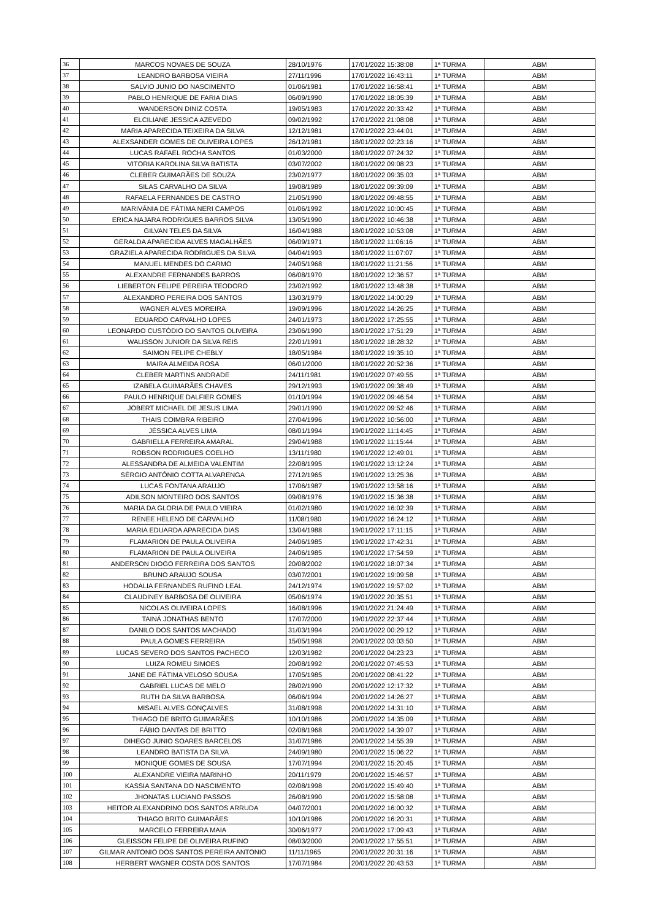| 36 | MARCOS NOVAES DE SOUZA | 28/10/1976 | 17/01/2022 15:38:08 | 1ª TURMA | ABM |
| 37 | LEANDRO BARBOSA VIEIRA | 27/11/1996 | 17/01/2022 16:43:11 | 1ª TURMA | ABM |
| 38 | SALVIO JUNIO DO NASCIMENTO | 01/06/1981 | 17/01/2022 16:58:41 | 1ª TURMA | ABM |
| 39 | PABLO HENRIQUE DE FARIA DIAS | 06/09/1990 | 17/01/2022 18:05:39 | 1ª TURMA | ABM |
| 40 | WANDERSON DINIZ COSTA | 19/05/1983 | 17/01/2022 20:33:42 | 1ª TURMA | ABM |
| 41 | ELCILIANE JESSICA AZEVEDO | 09/02/1992 | 17/01/2022 21:08:08 | 1ª TURMA | ABM |
| 42 | MARIA APARECIDA TEIXEIRA DA SILVA | 12/12/1981 | 17/01/2022 23:44:01 | 1ª TURMA | ABM |
| 43 | ALEXSANDER GOMES DE OLIVEIRA LOPES | 26/12/1981 | 18/01/2022 02:23:16 | 1ª TURMA | ABM |
| 44 | LUCAS RAFAEL ROCHA SANTOS | 01/03/2000 | 18/01/2022 07:24:32 | 1ª TURMA | ABM |
| 45 | VITORIA KAROLINA SILVA BATISTA | 03/07/2002 | 18/01/2022 09:08:23 | 1ª TURMA | ABM |
| 46 | CLEBER GUIMARÃES DE SOUZA | 23/02/1977 | 18/01/2022 09:35:03 | 1ª TURMA | ABM |
| 47 | SILAS CARVALHO DA SILVA | 19/08/1989 | 18/01/2022 09:39:09 | 1ª TURMA | ABM |
| 48 | RAFAELA FERNANDES DE CASTRO | 21/05/1990 | 18/01/2022 09:48:55 | 1ª TURMA | ABM |
| 49 | MARIVÂNIA DE FÁTIMA NERI CAMPOS | 01/06/1992 | 18/01/2022 10:00:45 | 1ª TURMA | ABM |
| 50 | ERICA NAJARA RODRIGUES BARROS SILVA | 13/05/1990 | 18/01/2022 10:46:38 | 1ª TURMA | ABM |
| 51 | GILVAN TELES DA SILVA | 16/04/1988 | 18/01/2022 10:53:08 | 1ª TURMA | ABM |
| 52 | GERALDA APARECIDA ALVES MAGALHÃES | 06/09/1971 | 18/01/2022 11:06:16 | 1ª TURMA | ABM |
| 53 | GRAZIELA APARECIDA RODRIGUES DA SILVA | 04/04/1993 | 18/01/2022 11:07:07 | 1ª TURMA | ABM |
| 54 | MANUEL MENDES DO CARMO | 24/05/1968 | 18/01/2022 11:21:56 | 1ª TURMA | ABM |
| 55 | ALEXANDRE FERNANDES BARROS | 06/08/1970 | 18/01/2022 12:36:57 | 1ª TURMA | ABM |
| 56 | LIEBERTON FELIPE PEREIRA TEODORO | 23/02/1992 | 18/01/2022 13:48:38 | 1ª TURMA | ABM |
| 57 | ALEXANDRO PEREIRA DOS SANTOS | 13/03/1979 | 18/01/2022 14:00:29 | 1ª TURMA | ABM |
| 58 | WAGNER ALVES MOREIRA | 19/09/1996 | 18/01/2022 14:26:25 | 1ª TURMA | ABM |
| 59 | EDUARDO CARVALHO LOPES | 24/01/1973 | 18/01/2022 17:25:55 | 1ª TURMA | ABM |
| 60 | LEONARDO CUSTÓDIO DO SANTOS OLIVEIRA | 23/06/1990 | 18/01/2022 17:51:29 | 1ª TURMA | ABM |
| 61 | WALISSON JUNIOR DA SILVA REIS | 22/01/1991 | 18/01/2022 18:28:32 | 1ª TURMA | ABM |
| 62 | SAIMON FELIPE CHEBLY | 18/05/1984 | 18/01/2022 19:35:10 | 1ª TURMA | ABM |
| 63 | MAIRA ALMEIDA ROSA | 06/01/2000 | 18/01/2022 20:52:36 | 1ª TURMA | ABM |
| 64 | CLEBER MARTINS ANDRADE | 24/11/1981 | 19/01/2022 07:49:55 | 1ª TURMA | ABM |
| 65 | IZABELA GUIMARÃES CHAVES | 29/12/1993 | 19/01/2022 09:38:49 | 1ª TURMA | ABM |
| 66 | PAULO HENRIQUE DALFIER GOMES | 01/10/1994 | 19/01/2022 09:46:54 | 1ª TURMA | ABM |
| 67 | JOBERT MICHAEL DE JESUS LIMA | 29/01/1990 | 19/01/2022 09:52:46 | 1ª TURMA | ABM |
| 68 | THAIS COIMBRA RIBEIRO | 27/04/1996 | 19/01/2022 10:56:00 | 1ª TURMA | ABM |
| 69 | JÉSSICA ALVES LIMA | 08/01/1994 | 19/01/2022 11:14:45 | 1ª TURMA | ABM |
| 70 | GABRIELLA FERREIRA AMARAL | 29/04/1988 | 19/01/2022 11:15:44 | 1ª TURMA | ABM |
| 71 | ROBSON RODRIGUES COELHO | 13/11/1980 | 19/01/2022 12:49:01 | 1ª TURMA | ABM |
| 72 | ALESSANDRA DE ALMEIDA VALENTIM | 22/08/1995 | 19/01/2022 13:12:24 | 1ª TURMA | ABM |
| 73 | SÉRGIO ANTÔNIO COTTA ALVARENGA | 27/12/1965 | 19/01/2022 13:25:36 | 1ª TURMA | ABM |
| 74 | LUCAS FONTANA ARAUJO | 17/06/1987 | 19/01/2022 13:58:16 | 1ª TURMA | ABM |
| 75 | ADILSON MONTEIRO DOS SANTOS | 09/08/1976 | 19/01/2022 15:36:38 | 1ª TURMA | ABM |
| 76 | MARIA DA GLORIA DE PAULO VIEIRA | 01/02/1980 | 19/01/2022 16:02:39 | 1ª TURMA | ABM |
| 77 | RENEE HELENO DE CARVALHO | 11/08/1980 | 19/01/2022 16:24:12 | 1ª TURMA | ABM |
| 78 | MARIA EDUARDA APARECIDA DIAS | 13/04/1988 | 19/01/2022 17:11:15 | 1ª TURMA | ABM |
| 79 | FLAMARION DE PAULA OLIVEIRA | 24/06/1985 | 19/01/2022 17:42:31 | 1ª TURMA | ABM |
| 80 | FLAMARION DE PAULA OLIVEIRA | 24/06/1985 | 19/01/2022 17:54:59 | 1ª TURMA | ABM |
| 81 | ANDERSON DIOGO FERREIRA DOS SANTOS | 20/08/2002 | 19/01/2022 18:07:34 | 1ª TURMA | ABM |
| 82 | BRUNO ARAUJO SOUSA | 03/07/2001 | 19/01/2022 19:09:58 | 1ª TURMA | ABM |
| 83 | HODALIA FERNANDES RUFINO LEAL | 24/12/1974 | 19/01/2022 19:57:02 | 1ª TURMA | ABM |
| 84 | CLAUDINEY BARBOSA DE OLIVEIRA | 05/06/1974 | 19/01/2022 20:35:51 | 1ª TURMA | ABM |
| 85 | NICOLAS OLIVEIRA LOPES | 16/08/1996 | 19/01/2022 21:24:49 | 1ª TURMA | ABM |
| 86 | TAINÁ JONATHAS BENTO | 17/07/2000 | 19/01/2022 22:37:44 | 1ª TURMA | ABM |
| 87 | DANILO DOS SANTOS MACHADO | 31/03/1994 | 20/01/2022 00:29:12 | 1ª TURMA | ABM |
| 88 | PAULA GOMES FERREIRA | 15/05/1998 | 20/01/2022 03:03:50 | 1ª TURMA | ABM |
| 89 | LUCAS SEVERO DOS SANTOS PACHECO | 12/03/1982 | 20/01/2022 04:23:23 | 1ª TURMA | ABM |
| 90 | LUIZA ROMEU SIMOES | 20/08/1992 | 20/01/2022 07:45:53 | 1ª TURMA | ABM |
| 91 | JANE DE FÁTIMA VELOSO SOUSA | 17/05/1985 | 20/01/2022 08:41:22 | 1ª TURMA | ABM |
| 92 | GABRIEL LUCAS DE MELO | 28/02/1990 | 20/01/2022 12:17:32 | 1ª TURMA | ABM |
| 93 | RUTH DA SILVA BARBOSA | 06/06/1994 | 20/01/2022 14:26:27 | 1ª TURMA | ABM |
| 94 | MISAEL ALVES GONÇALVES | 31/08/1998 | 20/01/2022 14:31:10 | 1ª TURMA | ABM |
| 95 | THIAGO DE BRITO GUIMARÃES | 10/10/1986 | 20/01/2022 14:35:09 | 1ª TURMA | ABM |
| 96 | FÁBIO DANTAS DE BRITTO | 02/08/1968 | 20/01/2022 14:39:07 | 1ª TURMA | ABM |
| 97 | DIHEGO JUNIO SOARES BARCELOS | 31/07/1986 | 20/01/2022 14:55:39 | 1ª TURMA | ABM |
| 98 | LEANDRO BATISTA DA SILVA | 24/09/1980 | 20/01/2022 15:06:22 | 1ª TURMA | ABM |
| 99 | MONIQUE GOMES DE SOUSA | 17/07/1994 | 20/01/2022 15:20:45 | 1ª TURMA | ABM |
| 100 | ALEXANDRE VIEIRA MARINHO | 20/11/1979 | 20/01/2022 15:46:57 | 1ª TURMA | ABM |
| 101 | KASSIA SANTANA DO NASCIMENTO | 02/08/1998 | 20/01/2022 15:49:40 | 1ª TURMA | ABM |
| 102 | JHONATAS LUCIANO PASSOS | 26/08/1990 | 20/01/2022 15:58:08 | 1ª TURMA | ABM |
| 103 | HEITOR ALEXANDRINO DOS SANTOS ARRUDA | 04/07/2001 | 20/01/2022 16:00:32 | 1ª TURMA | ABM |
| 104 | THIAGO BRITO GUIMARÃES | 10/10/1986 | 20/01/2022 16:20:31 | 1ª TURMA | ABM |
| 105 | MARCELO FERREIRA MAIA | 30/06/1977 | 20/01/2022 17:09:43 | 1ª TURMA | ABM |
| 106 | GLEISSON FELIPE DE OLIVEIRA RUFINO | 08/03/2000 | 20/01/2022 17:55:51 | 1ª TURMA | ABM |
| 107 | GILMAR ANTONIO DOS SANTOS PEREIRA ANTONIO | 11/11/1965 | 20/01/2022 20:31:16 | 1ª TURMA | ABM |
| 108 | HERBERT WAGNER COSTA DOS SANTOS | 17/07/1984 | 20/01/2022 20:43:53 | 1ª TURMA | ABM |